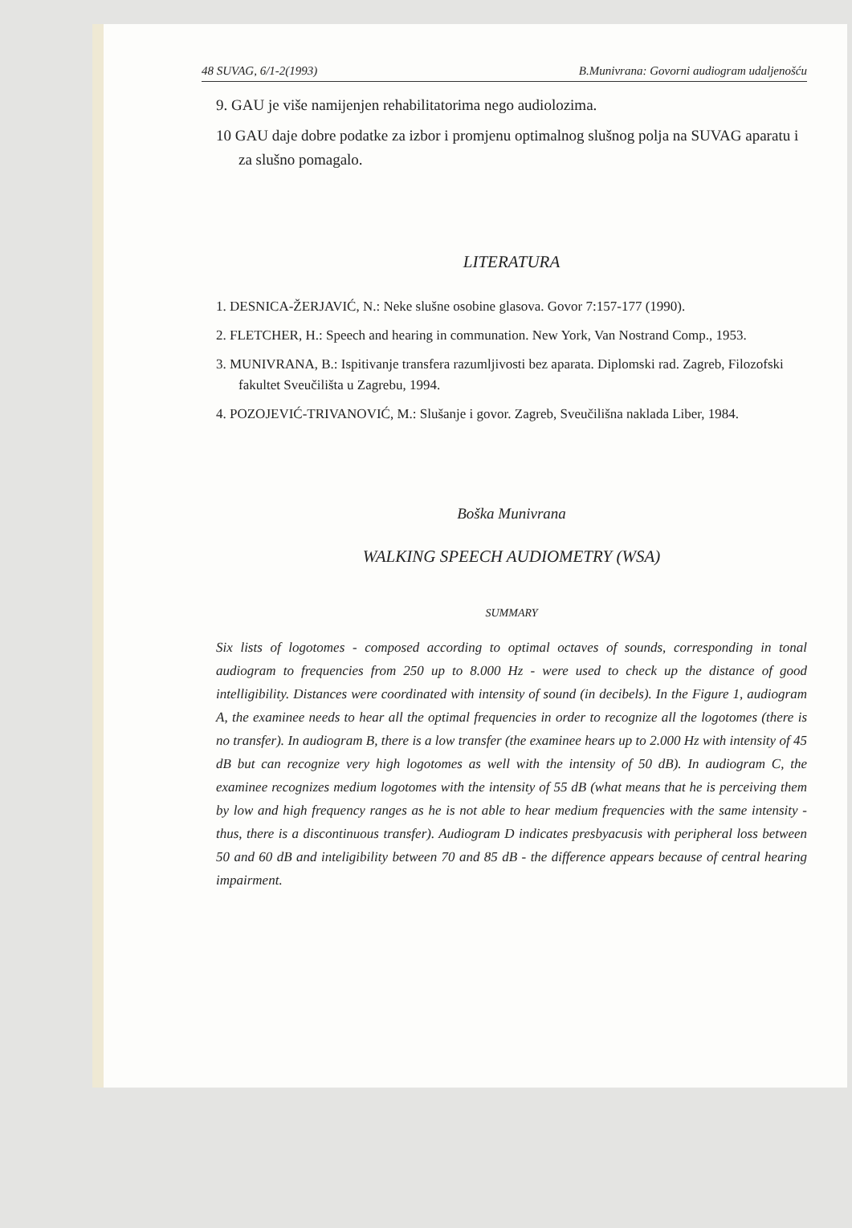48 SUVAG, 6/1-2(1993) B.Munivrana: Govorni audiogram udaljenošću
9. GAU je više namijenjen rehabilitatorima nego audiolozima.
10 GAU daje dobre podatke za izbor i promjenu optimalnog slušnog polja na SUVAG aparatu i za slušno pomagalo.
LITERATURA
1. DESNICA-ŽERJAVIĆ, N.: Neke slušne osobine glasova. Govor 7:157-177 (1990).
2. FLETCHER, H.: Speech and hearing in communation. New York, Van Nostrand Comp., 1953.
3. MUNIVRANA, B.: Ispitivanje transfera razumljivosti bez aparata. Diplomski rad. Zagreb, Filozofski fakultet Sveučilišta u Zagrebu, 1994.
4. POZOJEVIĆ-TRIVANOVIĆ, M.: Slušanje i govor. Zagreb, Sveučilišna naklada Liber, 1984.
Boška Munivrana
WALKING SPEECH AUDIOMETRY (WSA)
SUMMARY
Six lists of logotomes - composed according to optimal octaves of sounds, corresponding in tonal audiogram to frequencies from 250 up to 8.000 Hz - were used to check up the distance of good intelligibility. Distances were coordinated with intensity of sound (in decibels). In the Figure 1, audiogram A, the examinee needs to hear all the optimal frequencies in order to recognize all the logotomes (there is no transfer). In audiogram B, there is a low transfer (the examinee hears up to 2.000 Hz with intensity of 45 dB but can recognize very high logotomes as well with the intensity of 50 dB). In audiogram C, the examinee recognizes medium logotomes with the intensity of 55 dB (what means that he is perceiving them by low and high frequency ranges as he is not able to hear medium frequencies with the same intensity - thus, there is a discontinuous transfer). Audiogram D indicates presbyacusis with peripheral loss between 50 and 60 dB and inteligibility between 70 and 85 dB - the difference appears because of central hearing impairment.